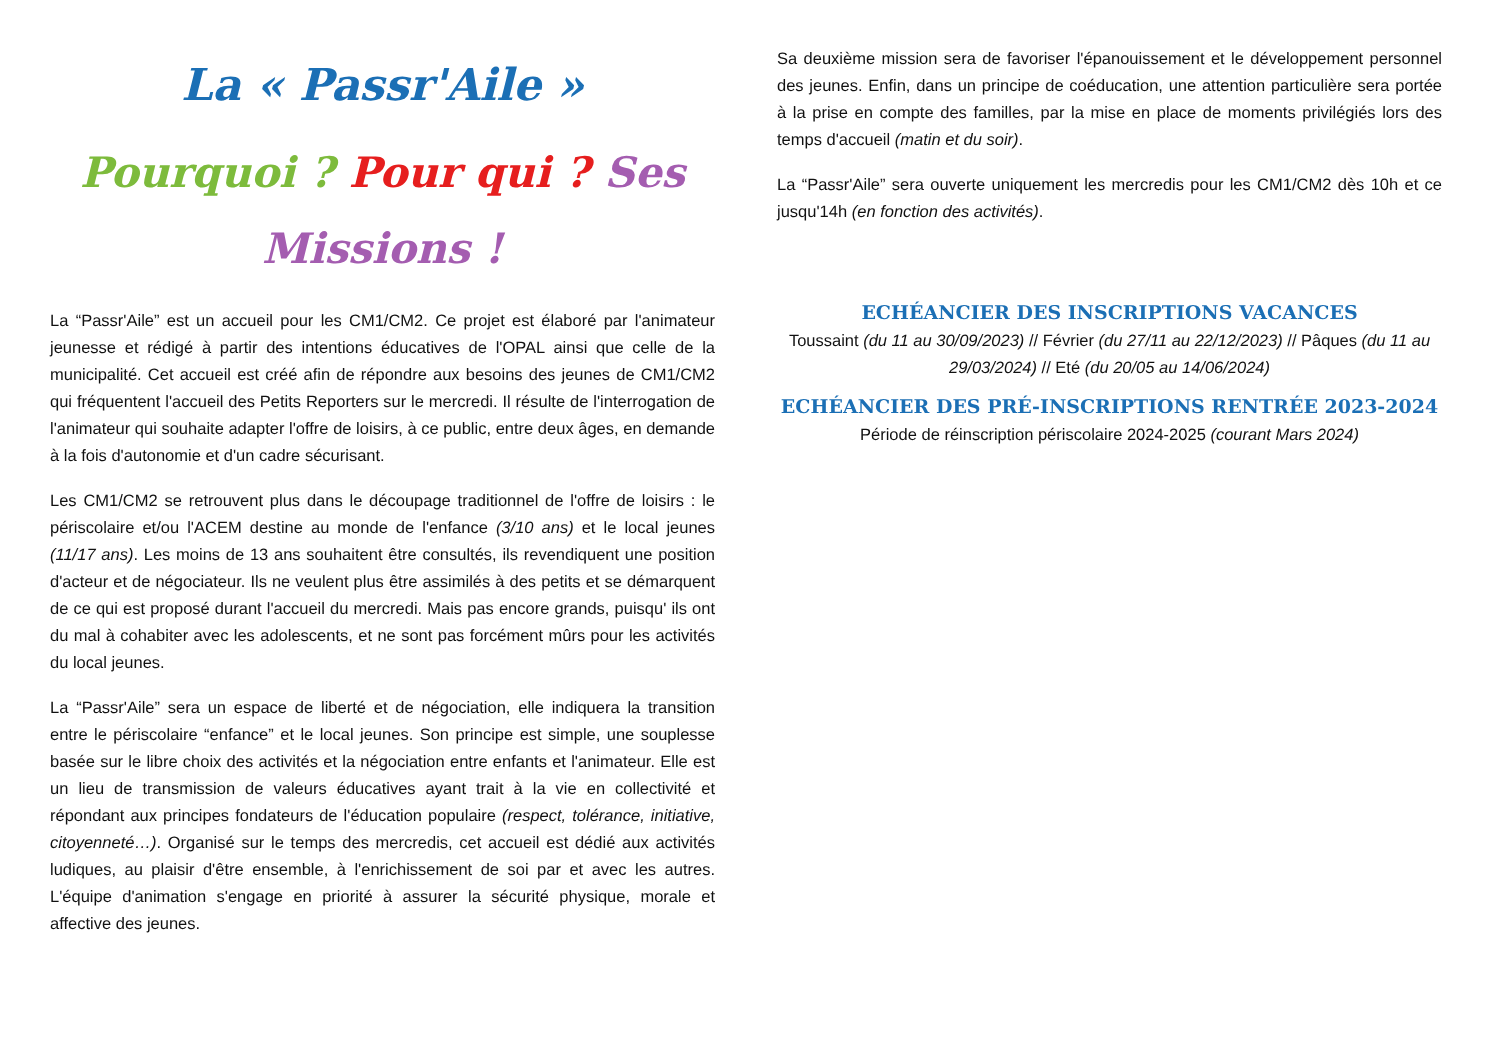La « Passr'Aile »
Pourquoi ? Pour qui ? Ses Missions !
La “Passr'Aile” est un accueil pour les CM1/CM2. Ce projet est élaboré par l'animateur jeunesse et rédigé à partir des intentions éducatives de l'OPAL ainsi que celle de la municipalité. Cet accueil est créé afin de répondre aux besoins des jeunes de CM1/CM2 qui fréquentent l'accueil des Petits Reporters sur le mercredi. Il résulte de l'interrogation de l'animateur qui souhaite adapter l'offre de loisirs, à ce public, entre deux âges, en demande à la fois d'autonomie et d'un cadre sécurisant.
Les CM1/CM2 se retrouvent plus dans le découpage traditionnel de l'offre de loisirs : le périscolaire et/ou l'ACEM destine au monde de l'enfance (3/10 ans) et le local jeunes (11/17 ans). Les moins de 13 ans souhaitent être consultés, ils revendiquent une position d'acteur et de négociateur. Ils ne veulent plus être assimilés à des petits et se démarquent de ce qui est proposé durant l'accueil du mercredi. Mais pas encore grands, puisqu' ils ont du mal à cohabiter avec les adolescents, et ne sont pas forcément mûrs pour les activités du local jeunes.
La “Passr'Aile” sera un espace de liberté et de négociation, elle indiquera la transition entre le périscolaire “enfance” et le local jeunes. Son principe est simple, une souplesse basée sur le libre choix des activités et la négociation entre enfants et l'animateur. Elle est un lieu de transmission de valeurs éducatives ayant trait à la vie en collectivité et répondant aux principes fondateurs de l'éducation populaire (respect, tolérance, initiative, citoyenneté…). Organisé sur le temps des mercredis, cet accueil est dédié aux activités ludiques, au plaisir d'être ensemble, à l'enrichissement de soi par et avec les autres. L'équipe d'animation s'engage en priorité à assurer la sécurité physique, morale et affective des jeunes.
Sa deuxième mission sera de favoriser l'épanouissement et le développement personnel des jeunes. Enfin, dans un principe de coéducation, une attention particulière sera portée à la prise en compte des familles, par la mise en place de moments privilégiés lors des temps d'accueil (matin et du soir).
La “Passr'Aile” sera ouverte uniquement les mercredis pour les CM1/CM2 dès 10h et ce jusqu'14h (en fonction des activités).
ECHÉANCIER DES INSCRIPTIONS VACANCES
Toussaint (du 11 au 30/09/2023) // Février (du 27/11 au 22/12/2023) // Pâques (du 11 au 29/03/2024) // Eté (du 20/05 au 14/06/2024)
ECHÉANCIER DES PRÉ-INSCRIPTIONS RENTRÉE 2023-2024
Période de réinscription périscolaire 2024-2025 (courant Mars 2024)